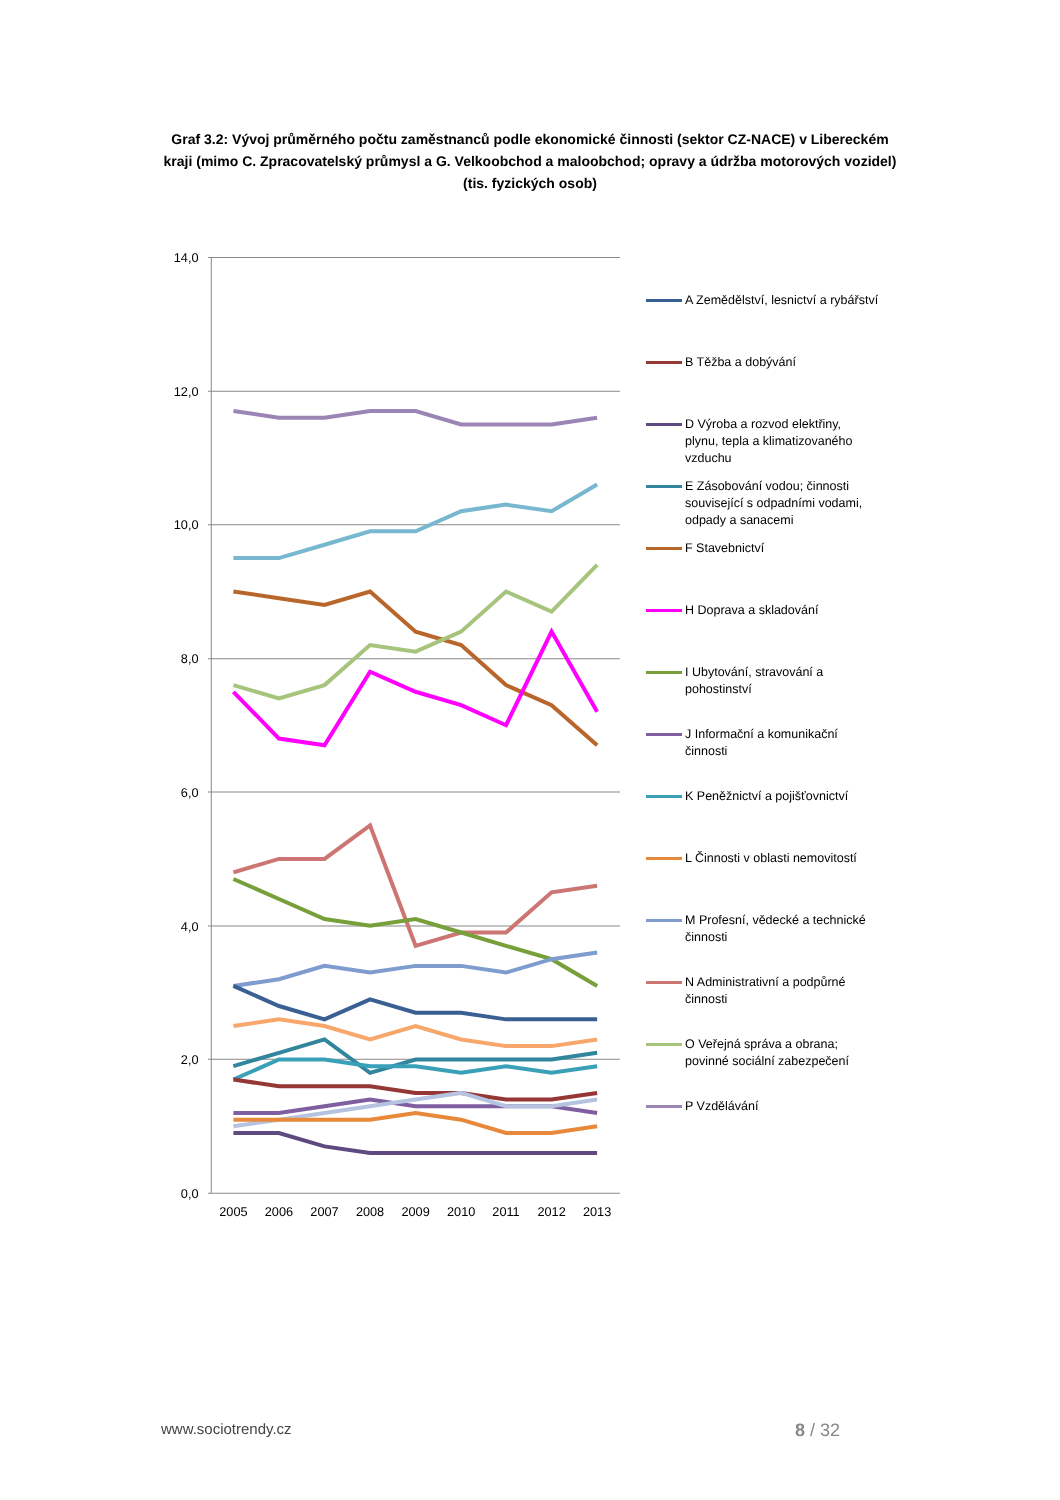Graf 3.2: Vývoj průměrného počtu zaměstnanců podle ekonomické činnosti (sektor CZ-NACE) v Libereckém kraji (mimo C. Zpracovatelský průmysl a G. Velkoobchod a maloobchod; opravy a údržba motorových vozidel) (tis. fyzických osob)
14,0
12,0
10,0
8,0
6,0
4,0
2,0
0,0
2005
2006
2007
2008
2009
2010
2011
2012
2013
A Zemědělství, lesnictví a rybářství
B Těžba a dobývání
D Výroba a rozvod elektřiny,
plynu, tepla a klimatizovaného
vzduchu
E Zásobování vodou; činnosti
související s odpadními vodami,
odpady a sanacemi
F Stavebnictví
H Doprava a skladování
I Ubytování, stravování a
pohostinství
J Informační a komunikační
činnosti
K Peněžnictví a pojišťovnictví
L Činnosti v oblasti nemovitostí
M Profesní, vědecké a technické
činnosti
N Administrativní a podpůrné
činnosti
O Veřejná správa a obrana;
povinné sociální zabezpečení
P Vzdělávání
www.sociotrendy.cz 8 / 32